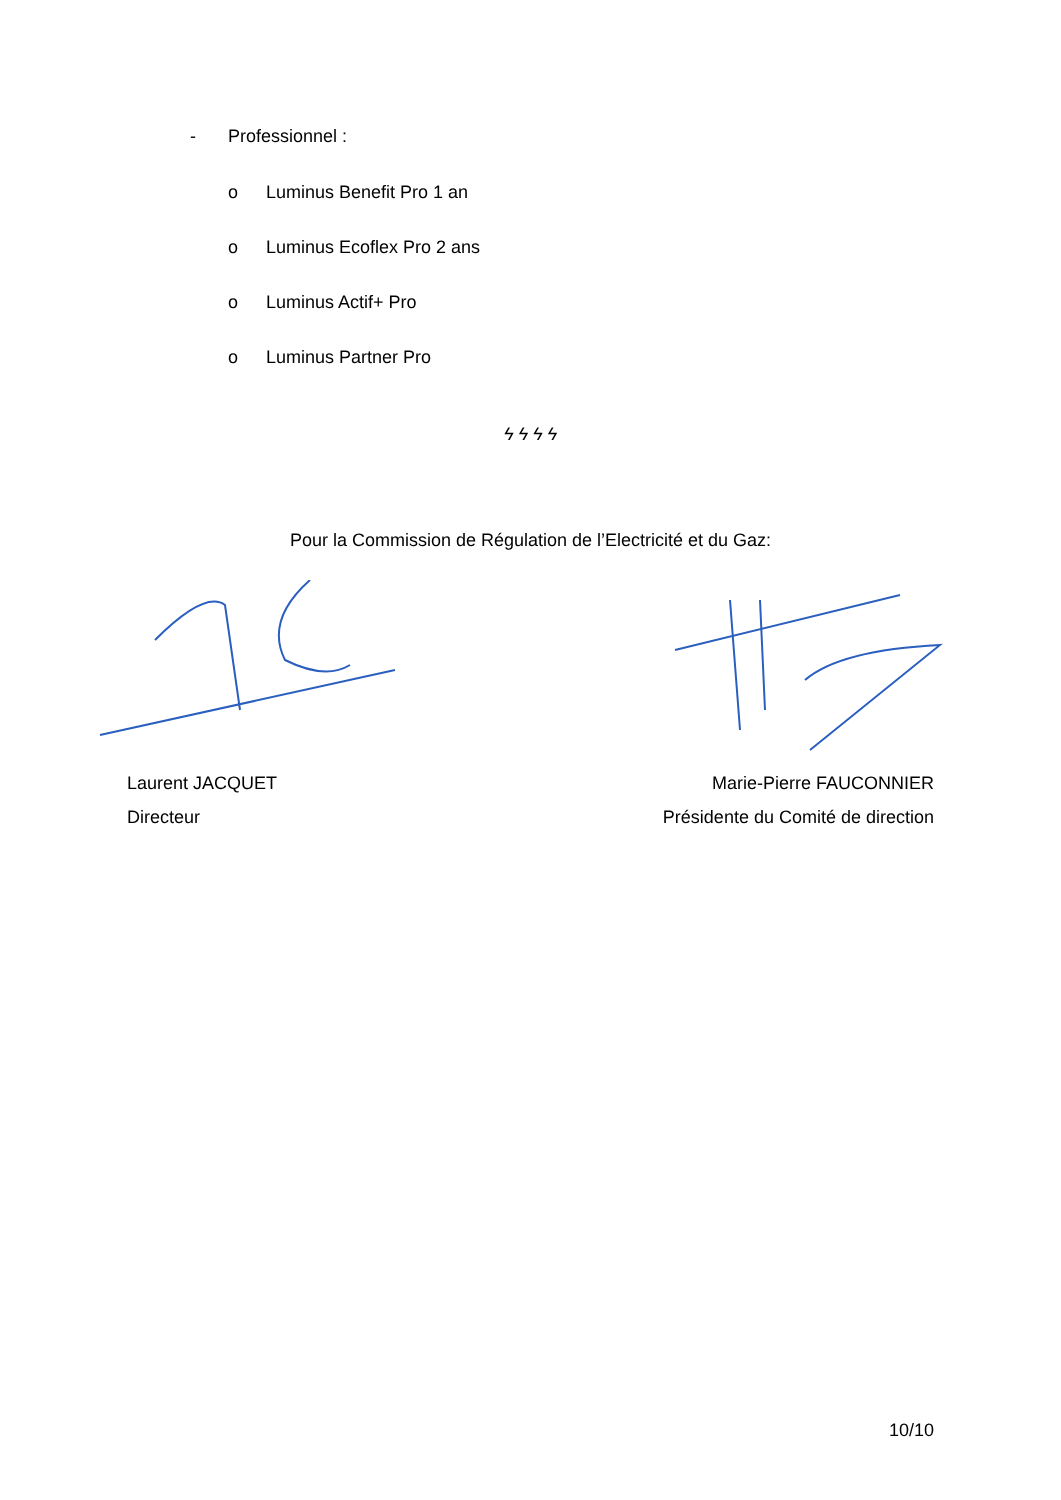- Professionnel :
o Luminus Benefit Pro 1 an
o Luminus Ecoflex Pro 2 ans
o Luminus Actif+ Pro
o Luminus Partner Pro
ϟ ϟ ϟ ϟ
Pour la Commission de Régulation de l’Electricité et du Gaz:
Laurent JACQUET
Directeur
Marie-Pierre FAUCONNIER
Présidente du Comité de direction
10/10